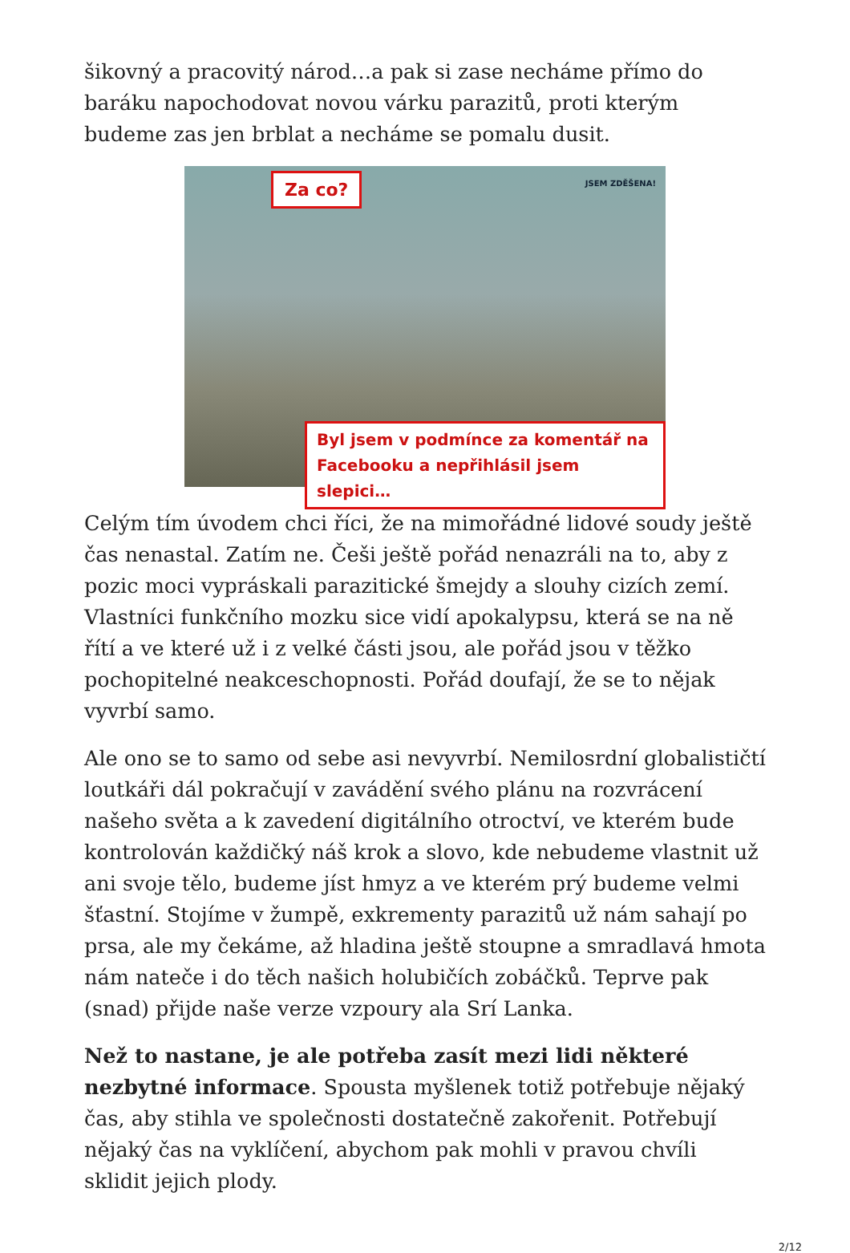šikovný a pracovitý národ…a pak si zase necháme přímo do baráku napochodovat novou várku parazitů, proti kterým budeme zas jen brblat a necháme se pomalu dusit.
Za co? JSEM ZDĚŠENA!
Byl jsem v podmínce za komentář na
Facebooku a nepřihlásil jsem slepici…
Celým tím úvodem chci říci, že na mimořádné lidové soudy ještě čas nenastal. Zatím ne. Češi ještě pořád nenazráli na to, aby z pozic moci vypráskali parazitické šmejdy a slouhy cizích zemí. Vlastníci funkčního mozku sice vidí apokalypsu, která se na ně řítí a ve které už i z velké části jsou, ale pořád jsou v těžko pochopitelné neakceschopnosti. Pořád doufají, že se to nějak vyvrbí samo.
Ale ono se to samo od sebe asi nevyvrbí. Nemilosrdní globalističtí loutkáři dál pokračují v zavádění svého plánu na rozvrácení našeho světa a k zavedení digitálního otroctví, ve kterém bude kontrolován každičký náš krok a slovo, kde nebudeme vlastnit už ani svoje tělo, budeme jíst hmyz a ve kterém prý budeme velmi šťastní. Stojíme v žumpě, exkrementy parazitů už nám sahají po prsa, ale my čekáme, až hladina ještě stoupne a smradlavá hmota nám nateče i do těch našich holubičích zobáčků. Teprve pak (snad) přijde naše verze vzpoury ala Srí Lanka.
Než to nastane, je ale potřeba zasít mezi lidi některé nezbytné informace. Spousta myšlenek totiž potřebuje nějaký čas, aby stihla ve společnosti dostatečně zakořenit. Potřebují nějaký čas na vyklíčení, abychom pak mohli v pravou chvíli sklidit jejich plody.
2/12